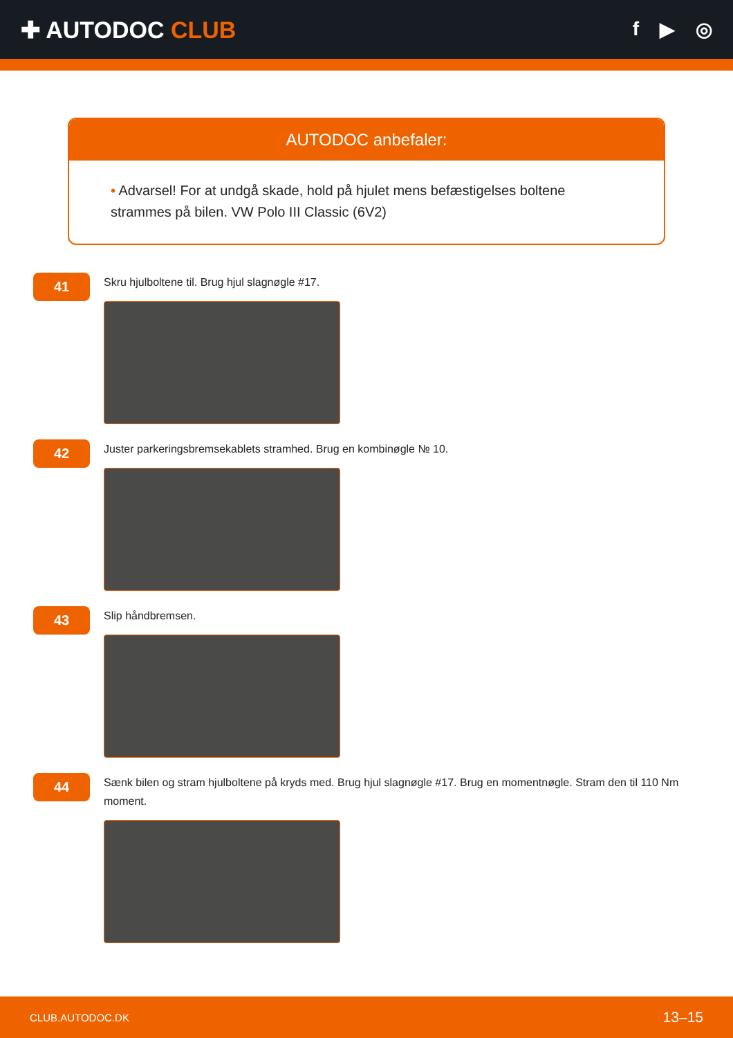✚ AUTODOC CLUB
f ▶ ◎
AUTODOC anbefaler:
• Advarsel! For at undgå skade, hold på hjulet mens befæstigelses boltene strammes på bilen. VW Polo III Classic (6V2)
41
Skru hjulboltene til. Brug hjul slagnøgle #17.
42
Juster parkeringsbremsekablets stramhed. Brug en kombinøgle № 10.
43
Slip håndbremsen.
44
Sænk bilen og stram hjulboltene på kryds med. Brug hjul slagnøgle #17. Brug en momentnøgle. Stram den til 110 Nm moment.
CLUB.AUTODOC.DK 13–15